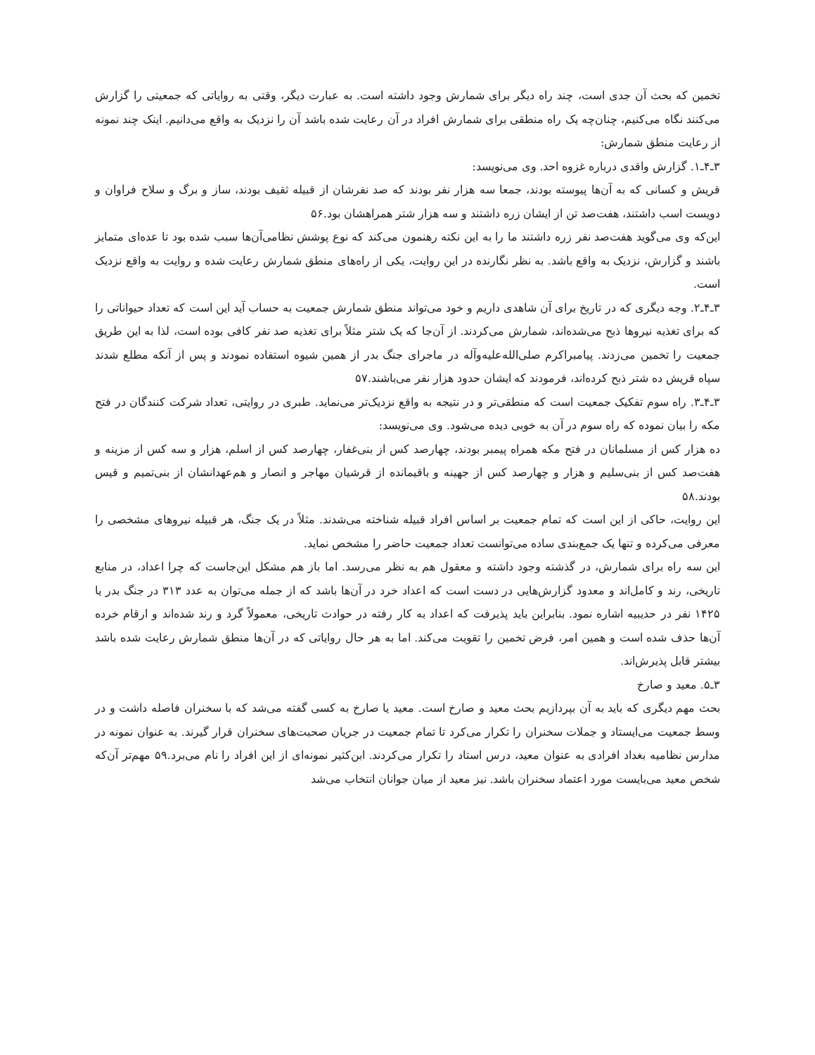تخمین که بحث آن جدی است، چند راه دیگر برای شمارش وجود داشته است. به عبارت دیگر، وقتی به روایاتی که جمعیتی را گزارش می‌کنند نگاه می‌کنیم، چنان‌چه یک راه منطقی برای شمارش افراد در آن رعایت شده باشد آن را نزدیک به واقع می‌دانیم. اینک چند نمونه از رعایت منطق شمارش:
۳ـ۴ـ۱. گزارش واقدی درباره غزوه احد. وی می‌نویسد:
قریش و کسانی که به آن‌ها پیوسته بودند، جمعا سه هزار نفر بودند که صد نفرشان از قبیله ثقیف بودند، ساز و برگ و سلاح فراوان و دویست اسب داشتند، هفت‌صد تن از ایشان زره داشتند و سه هزار شتر همراهشان بود.۵۶
این‌که وی می‌گوید هفت‌صد نفر زره داشتند ما را به این نکته رهنمون می‌کند که نوع پوشش نظامی‌آن‌ها سبب شده بود تا عده‌ای متمایز باشند و گزارش، نزدیک به واقع باشد. به نظر نگارنده در این روایت، یکی از راه‌های منطق شمارش رعایت شده و روایت به واقع نزدیک است.
۳ـ۴ـ۲. وجه دیگری که در تاریخ برای آن شاهدی داریم و خود می‌تواند منطق شمارش جمعیت به حساب آید این است که تعداد حیواناتی را که برای تغذیه نیروها ذبح می‌شده‌اند، شمارش می‌کردند. از آن‌جا که یک شتر مثلاً برای تغذیه صد نفر کافی بوده است، لذا به این طریق جمعیت را تخمین می‌زدند. پیامبراکرم صلی‌الله‌علیه‌وآله در ماجرای جنگ بدر از همین شیوه استفاده نمودند و پس از آنکه مطلع شدند سپاه قریش ده شتر ذبح کرده‌اند، فرمودند که ایشان حدود هزار نفر می‌باشند.۵۷
۳ـ۴ـ۳. راه سوم تفکیک جمعیت است که منطقی‌تر و در نتیجه به واقع نزدیک‌تر می‌نماید. طبری در روایتی، تعداد شرکت کنندگان در فتح مکه را بیان نموده که راه سوم در آن به خوبی دیده می‌شود. وی می‌نویسد:
ده هزار کس از مسلمانان در فتح مکه همراه پیمبر بودند، چهارصد کس از بنی‌غفار، چهارصد کس از اسلم، هزار و سه کس از مزینه و هفت‌صد کس از بنی‌سلیم و هزار و چهارصد کس از جهینه و باقیمانده از قرشیان مهاجر و انصار و هم‌عهدانشان از بنی‌تمیم و قیس بودند.۵۸
این روایت، حاکی از این است که تمام جمعیت بر اساس افراد قبیله شناخته می‌شدند. مثلاً در یک جنگ، هر قبیله نیروهای مشخصی را معرفی می‌کرده و تنها یک جمع‌بندی ساده می‌توانست تعداد جمعیت حاضر را مشخص نماید.
این سه راه برای شمارش، در گذشته وجود داشته و معقول هم به نظر می‌رسد. اما باز هم مشکل این‌جاست که چرا اعداد، در منابع تاریخی، رند و کامل‌اند و معدود گزارش‌هایی در دست است که اعداد خرد در آن‌ها باشد که از جمله می‌توان به عدد ۳۱۳ در جنگ بدر یا ۱۴۲۵ نفر در حدیبیه اشاره نمود. بنابراین باید پذیرفت که اعداد به کار رفته در حوادث تاریخی، معمولاً گرد و رند شده‌اند و ارقام خرده آن‌ها حذف شده است و همین امر، فرض تخمین را تقویت می‌کند. اما به هر حال روایاتی که در آن‌ها منطق شمارش رعایت شده باشد بیشتر قابل پذیرش‌اند.
۳ـ۵. معید و صارخ
بحث مهم دیگری که باید به آن بپردازیم بحث معید و صارخ است. معید یا صارخ به کسی گفته می‌شد که با سخنران فاصله داشت و در وسط جمعیت می‌ایستاد و جملات سخنران را تکرار می‌کرد تا تمام جمعیت در جریان صحبت‌های سخنران قرار گیرند. به عنوان نمونه در مدارس نظامیه بغداد افرادی به عنوان معید، درس استاد را تکرار می‌کردند. ابن‌کثیر نمونه‌ای از این افراد را نام می‌برد.۵۹ مهم‌تر آن‌که شخص معید می‌بایست مورد اعتماد سخنران باشد. نیز معید از میان جوانان انتخاب می‌شد